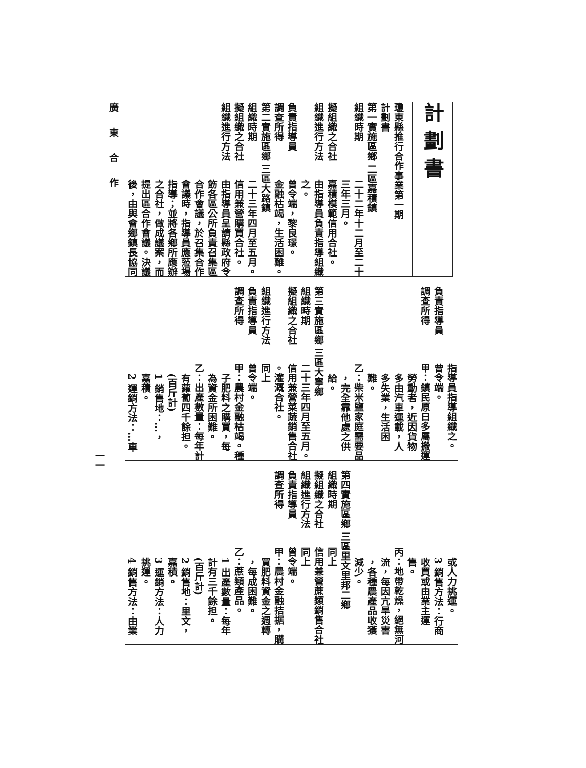計劃書
瓊東縣推行合作事業第一期
計劃書
第一實施區鄉 二區嘉積鎮
組織時期二十二年十二月至二十
三年三月。
擬組織之合社嘉積模範信用合社。
組織進行方法由指導員負責指導組織
之。
負責指導員曾令端，黎良璟。
調查所得金融枯竭，生活困難。
第二實施區鄉 三區大路鎮
組織時期二十三年四月至五月。
擬組織之合社信用兼營購買合社。
組織進行方法由指導員呈請縣政府令
飭各區公所負責召集區
合作會議，於召集合作
會議時，指導員應蒞場
指導；並將各鄉所應辦
之合社，做成議案，而
提出區合作會議。決議
後，由與會鄉鎮長協同
指導員指導組織之。
負責指導員曾令端。
調查所得甲：鎮民原日多屬搬運
勞動者，近因貨物
多由汽車運載，人
多失業，生活困
難。
乙：柴米鹽家庭需要品
，完全靠他處之供
給。
第三實施區鄉 三區大寧鄉
組織時期二十三年四月至五月。
擬組織之合社信用兼營菜蔬銷售合社
。灌溉合社。
組織進行方法同上
負責指導員曾令端。
調查所得甲：農村金融枯竭。種
子肥料之購買，每
為資金所困難。
乙：出產數量：每年計
有蘿蔔四千餘担。
(百斤計)
1 銷售地：…，
嘉積。
2 運銷方法：…車
或人力挑運。
3 銷售方法：行商
收買或由業主運
售。
丙：地帶乾燥，絕無河
流，每因亢旱災害
，各種農產品收獲
減少。
第四實施區鄉 三區里文里邦二鄉
組織時期同上
擬組織之合社信用兼營蔗類銷售合社
組織進行方法同上
負責指導員曾令端。
調查所得甲：農村金融拮据，購
買肥料資金之週轉
，每成困難。
乙：蔗類產品。
1 出產數量：每年
計有三千餘担。
(百斤計)
2 銷售地：里文，
嘉積。
3 運銷方法：人力
挑運。
4 銷售方法：由業
廣東合作
一一